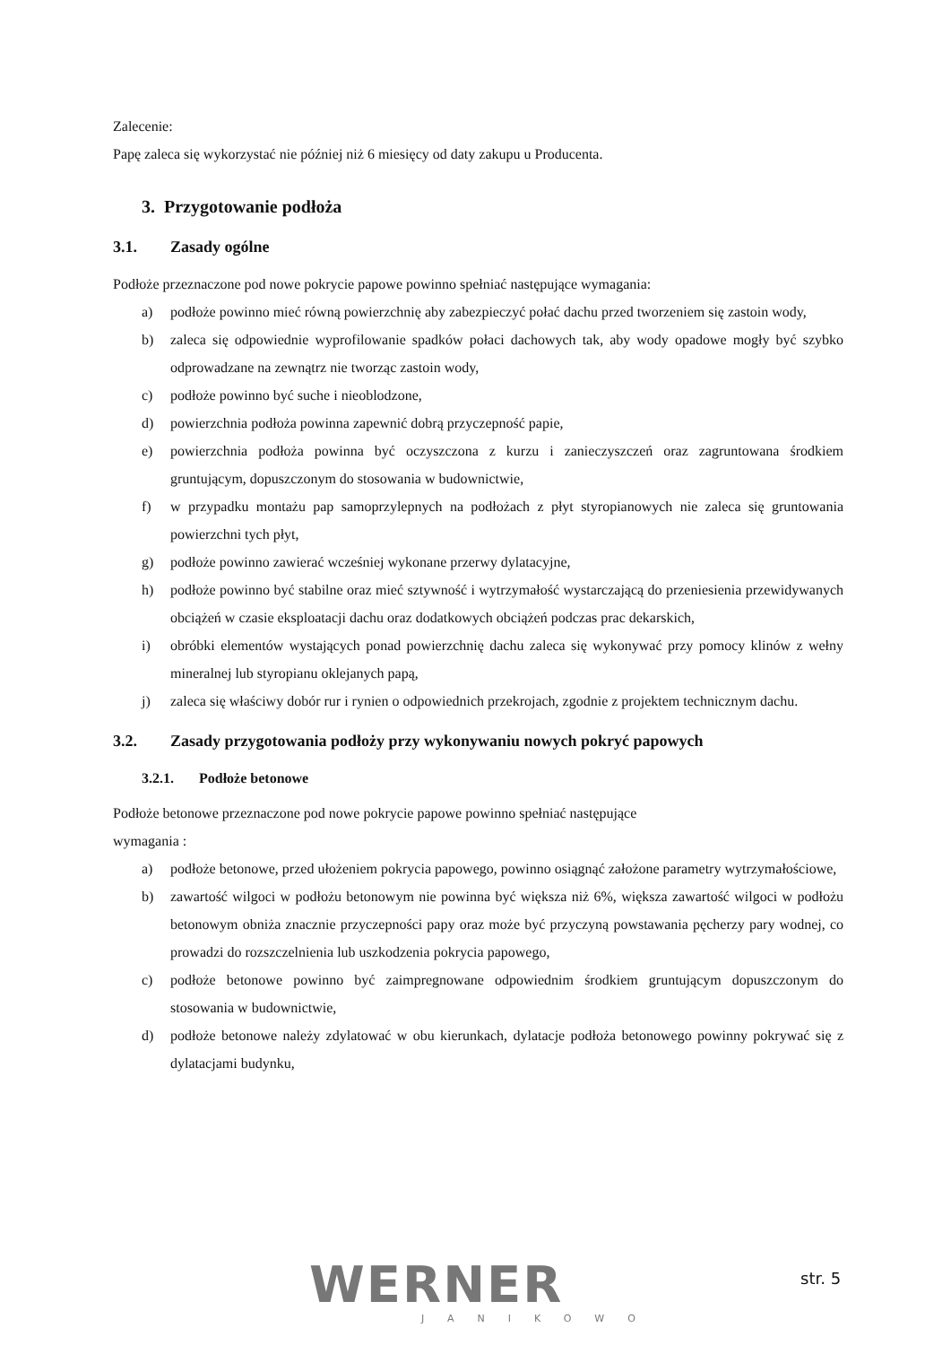Zalecenie:
Papę zaleca się wykorzystać nie później niż 6 miesięcy od daty zakupu u Producenta.
3. Przygotowanie podłoża
3.1. Zasady ogólne
Podłoże przeznaczone pod nowe pokrycie papowe powinno spełniać następujące wymagania:
a) podłoże powinno mieć równą powierzchnię aby zabezpieczyć połać dachu przed tworzeniem się zastoin wody,
b) zaleca się odpowiednie wyprofilowanie spadków połaci dachowych tak, aby wody opadowe mogły być szybko odprowadzane na zewnątrz nie tworząc zastoin wody,
c) podłoże powinno być suche i nieoblodzone,
d) powierzchnia podłoża powinna zapewnić dobrą przyczepność papie,
e) powierzchnia podłoża powinna być oczyszczona z kurzu i zanieczyszczeń oraz zagruntowana środkiem gruntującym, dopuszczonym do stosowania w budownictwie,
f) w przypadku montażu pap samoprzylepnych na podłożach z płyt styropianowych nie zaleca się gruntowania powierzchni tych płyt,
g) podłoże powinno zawierać wcześniej wykonane przerwy dylatacyjne,
h) podłoże powinno być stabilne oraz mieć sztywność i wytrzymałość wystarczającą do przeniesienia przewidywanych obciążeń w czasie eksploatacji dachu oraz dodatkowych obciążeń podczas prac dekarskich,
i) obróbki elementów wystających ponad powierzchnię dachu zaleca się wykonywać przy pomocy klinów z wełny mineralnej lub styropianu oklejanych papą,
j) zaleca się właściwy dobór rur i rynien o odpowiednich przekrojach, zgodnie z projektem technicznym dachu.
3.2. Zasady przygotowania podłoży przy wykonywaniu nowych pokryć papowych
3.2.1. Podłoże betonowe
Podłoże betonowe przeznaczone pod nowe pokrycie papowe powinno spełniać następujące
wymagania :
a) podłoże betonowe, przed ułożeniem pokrycia papowego, powinno osiągnąć założone parametry wytrzymałościowe,
b) zawartość wilgoci w podłożu betonowym nie powinna być większa niż 6%, większa zawartość wilgoci w podłożu betonowym obniża znacznie przyczepności papy oraz może być przyczyną powstawania pęcherzy pary wodnej, co prowadzi do rozszczelnienia lub uszkodzenia pokrycia papowego,
c) podłoże betonowe powinno być zaimpregnowane odpowiednim środkiem gruntującym dopuszczonym do stosowania w budownictwie,
d) podłoże betonowe należy zdylatować w obu kierunkach, dylatacje podłoża betonowego powinny pokrywać się z dylatacjami budynku,
WERNER JANIKOWO
str. 5